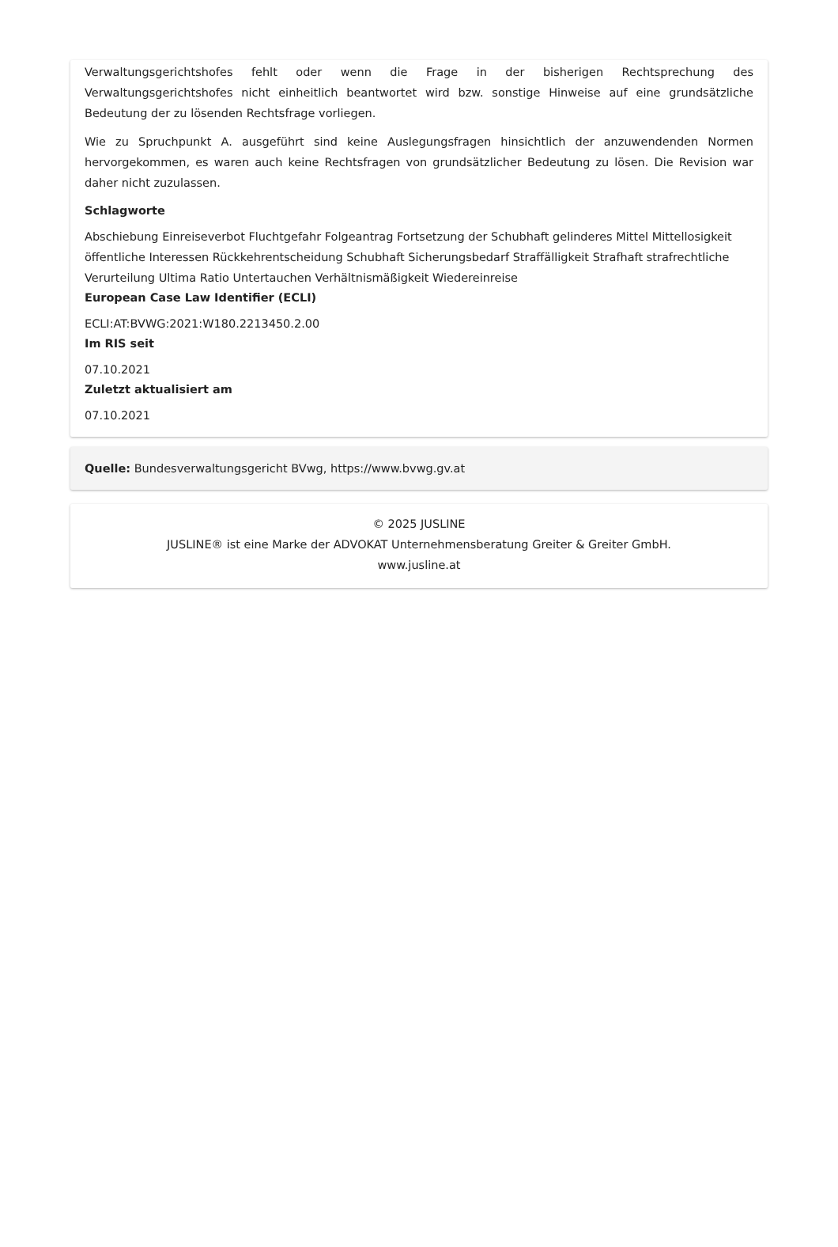Verwaltungsgerichtshofes fehlt oder wenn die Frage in der bisherigen Rechtsprechung des Verwaltungsgerichtshofes nicht einheitlich beantwortet wird bzw. sonstige Hinweise auf eine grundsätzliche Bedeutung der zu lösenden Rechtsfrage vorliegen.
Wie zu Spruchpunkt A. ausgeführt sind keine Auslegungsfragen hinsichtlich der anzuwendenden Normen hervorgekommen, es waren auch keine Rechtsfragen von grundsätzlicher Bedeutung zu lösen. Die Revision war daher nicht zuzulassen.
Schlagworte
Abschiebung Einreiseverbot Fluchtgefahr Folgeantrag Fortsetzung der Schubhaft gelinderes Mittel Mittellosigkeit öffentliche Interessen Rückkehrentscheidung Schubhaft Sicherungsbedarf Straffälligkeit Strafhaft strafrechtliche Verurteilung Ultima Ratio Untertauchen Verhältnismäßigkeit Wiedereinreise
European Case Law Identifier (ECLI)
ECLI:AT:BVWG:2021:W180.2213450.2.00
Im RIS seit
07.10.2021
Zuletzt aktualisiert am
07.10.2021
Quelle: Bundesverwaltungsgericht BVwg, https://www.bvwg.gv.at
© 2025 JUSLINE
JUSLINE® ist eine Marke der ADVOKAT Unternehmensberatung Greiter & Greiter GmbH.
www.jusline.at